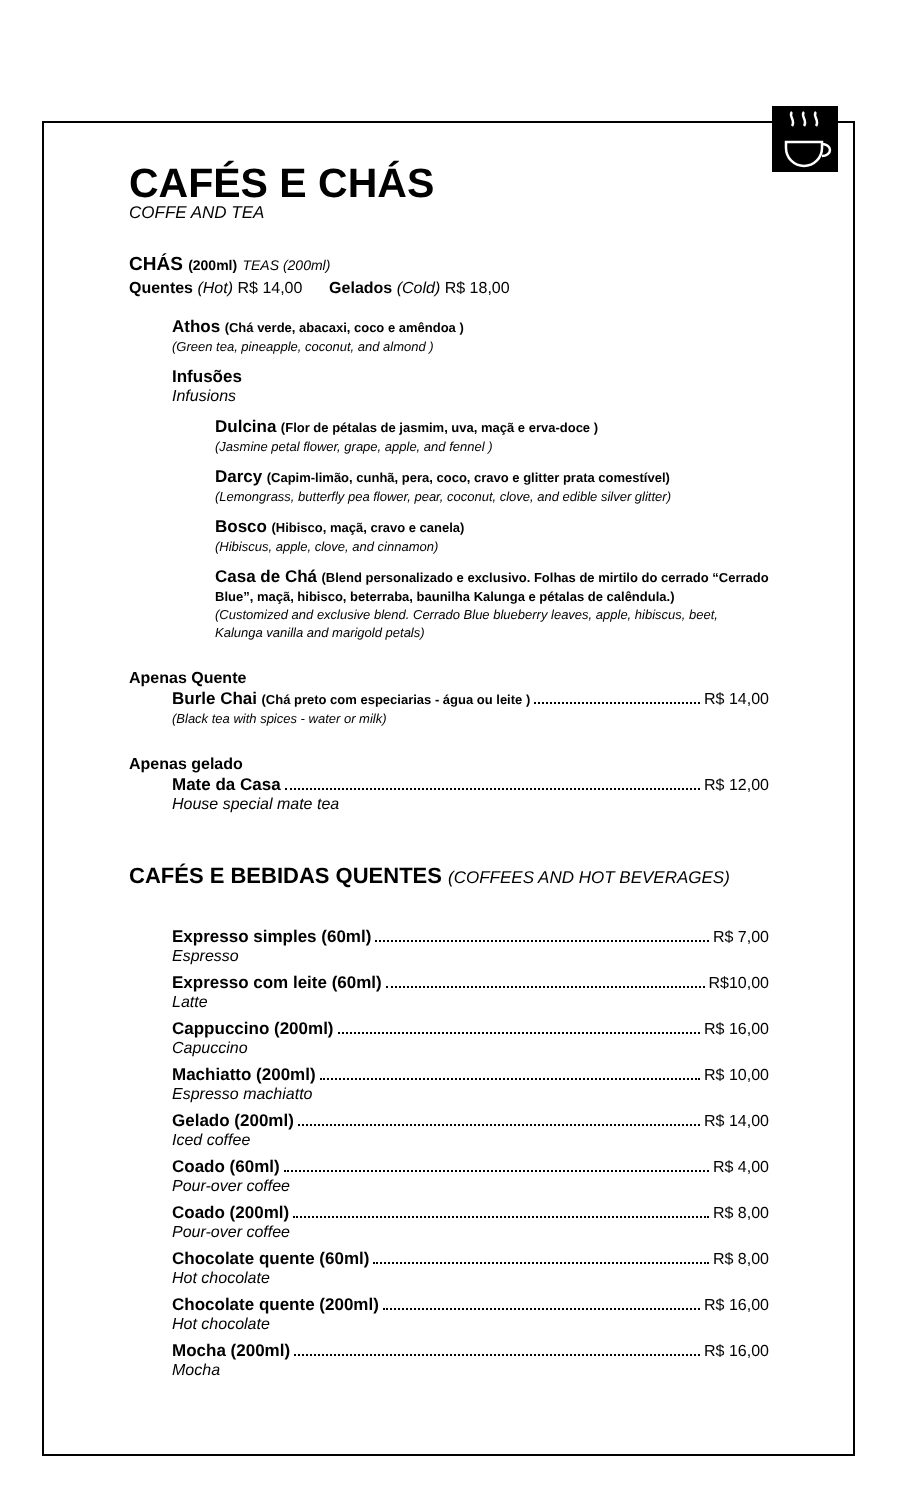CAFÉS E CHÁS
COFFE AND TEA
CHÁS (200ml) TEAS (200ml)
Quentes (Hot) R$ 14,00 Gelados (Cold) R$ 18,00
Athos (Chá verde, abacaxi, coco e amêndoa )
(Green tea, pineapple, coconut, and almond )
Infusões
Infusions
Dulcina (Flor de pétalas de jasmim, uva, maçã e erva-doce )
(Jasmine petal flower, grape, apple, and fennel )
Darcy (Capim-limão, cunhã, pera, coco, cravo e glitter prata comestível)
(Lemongrass, butterfly pea flower, pear, coconut, clove, and edible silver glitter)
Bosco (Hibisco, maçã, cravo e canela)
(Hibiscus, apple, clove, and cinnamon)
Casa de Chá (Blend personalizado e exclusivo. Folhas de mirtilo do cerrado “Cerrado Blue”, maçã, hibisco, beterraba, baunilha Kalunga e pétalas de calêndula.)
(Customized and exclusive blend. Cerrado Blue blueberry leaves, apple, hibiscus, beet, Kalunga vanilla and marigold petals)
Apenas Quente
Burle Chai (Chá preto com especiarias - água ou leite ) R$ 14,00
(Black tea with spices - water or milk)
Apenas gelado
Mate da Casa R$ 12,00
House special mate tea
CAFÉS E BEBIDAS QUENTES (COFFEES AND HOT BEVERAGES)
Expresso simples (60ml) R$ 7,00
Espresso
Expresso com leite (60ml) R$10,00
Latte
Cappuccino (200ml) R$ 16,00
Capuccino
Machiatto (200ml) R$ 10,00
Espresso machiatto
Gelado (200ml) R$ 14,00
Iced coffee
Coado (60ml) R$ 4,00
Pour-over coffee
Coado (200ml) R$ 8,00
Pour-over coffee
Chocolate quente (60ml) R$ 8,00
Hot chocolate
Chocolate quente (200ml) R$ 16,00
Hot chocolate
Mocha (200ml) R$ 16,00
Mocha